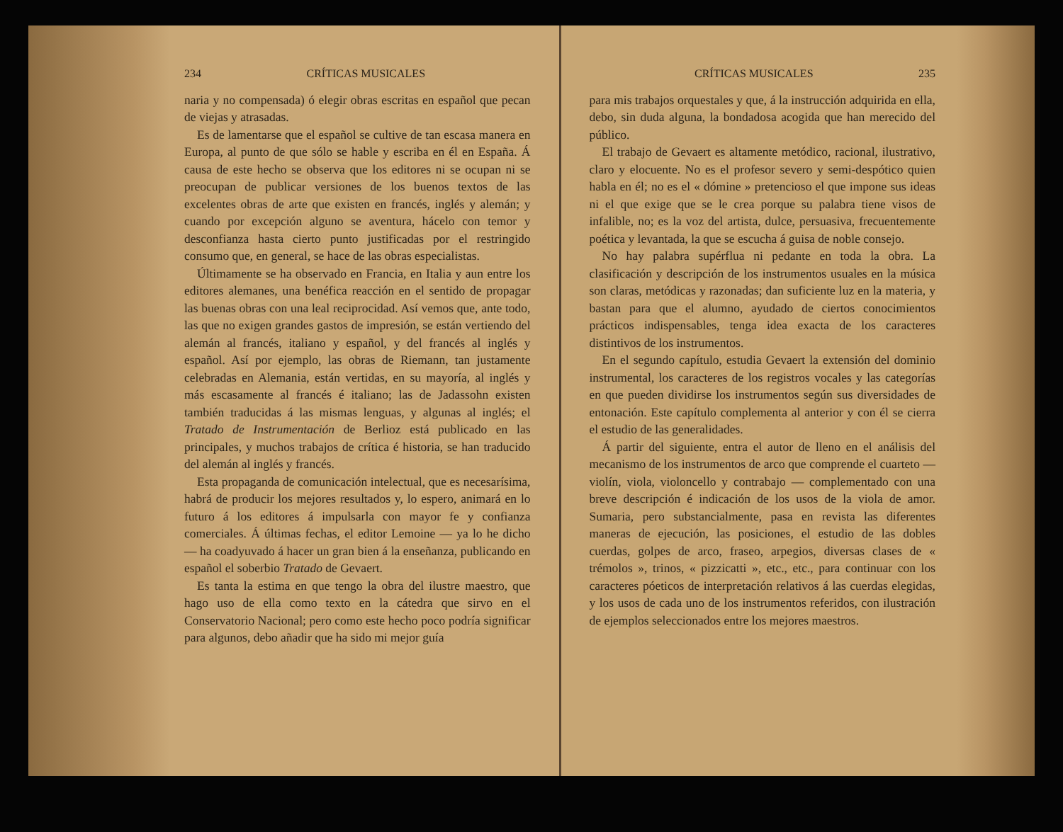234 CRÍTICAS MUSICALES
naria y no compensada) ó elegir obras escritas en español que pecan de viejas y atrasadas.
Es de lamentarse que el español se cultive de tan escasa manera en Europa, al punto de que sólo se hable y escriba en él en España. Á causa de este hecho se observa que los editores ni se ocupan ni se preocupan de publicar versiones de los buenos textos de las excelentes obras de arte que existen en francés, inglés y alemán; y cuando por excepción alguno se aventura, hácelo con temor y desconfianza hasta cierto punto justificadas por el restringido consumo que, en general, se hace de las obras especialistas.
Últimamente se ha observado en Francia, en Italia y aun entre los editores alemanes, una benéfica reacción en el sentido de propagar las buenas obras con una leal reciprocidad. Así vemos que, ante todo, las que no exigen grandes gastos de impresión, se están vertiendo del alemán al francés, italiano y español, y del francés al inglés y español. Así por ejemplo, las obras de Riemann, tan justamente celebradas en Alemania, están vertidas, en su mayoría, al inglés y más escasamente al francés é italiano; las de Jadassohn existen también traducidas á las mismas lenguas, y algunas al inglés; el Tratado de Instrumentación de Berlioz está publicado en las principales, y muchos trabajos de crítica é historia, se han traducido del alemán al inglés y francés.
Esta propaganda de comunicación intelectual, que es necesarísima, habrá de producir los mejores resultados y, lo espero, animará en lo futuro á los editores á impulsarla con mayor fe y confianza comerciales. Á últimas fechas, el editor Lemoine — ya lo he dicho — ha coadyuvado á hacer un gran bien á la enseñanza, publicando en español el soberbio Tratado de Gevaert.
Es tanta la estima en que tengo la obra del ilustre maestro, que hago uso de ella como texto en la cátedra que sirvo en el Conservatorio Nacional; pero como este hecho poco podría significar para algunos, debo añadir que ha sido mi mejor guía
CRÍTICAS MUSICALES 235
para mis trabajos orquestales y que, á la instrucción adquirida en ella, debo, sin duda alguna, la bondadosa acogida que han merecido del público.
El trabajo de Gevaert es altamente metódico, racional, ilustrativo, claro y elocuente. No es el profesor severo y semi-despótico quien habla en él; no es el « dómine » pretencioso el que impone sus ideas ni el que exige que se le crea porque su palabra tiene visos de infalible, no; es la voz del artista, dulce, persuasiva, frecuentemente poética y levantada, la que se escucha á guisa de noble consejo.
No hay palabra supérflua ni pedante en toda la obra. La clasificación y descripción de los instrumentos usuales en la música son claras, metódicas y razonadas; dan suficiente luz en la materia, y bastan para que el alumno, ayudado de ciertos conocimientos prácticos indispensables, tenga idea exacta de los caracteres distintivos de los instrumentos.
En el segundo capítulo, estudia Gevaert la extensión del dominio instrumental, los caracteres de los registros vocales y las categorías en que pueden dividirse los instrumentos según sus diversidades de entonación. Este capítulo complementa al anterior y con él se cierra el estudio de las generalidades.
Á partir del siguiente, entra el autor de lleno en el análisis del mecanismo de los instrumentos de arco que comprende el cuarteto — violín, viola, violoncello y contrabajo — complementado con una breve descripción é indicación de los usos de la viola de amor. Sumaria, pero substancialmente, pasa en revista las diferentes maneras de ejecución, las posiciones, el estudio de las dobles cuerdas, golpes de arco, fraseo, arpegios, diversas clases de « trémolos », trinos, « pizzicatti », etc., etc., para continuar con los caracteres póeticos de interpretación relativos á las cuerdas elegidas, y los usos de cada uno de los instrumentos referidos, con ilustración de ejemplos seleccionados entre los mejores maestros.